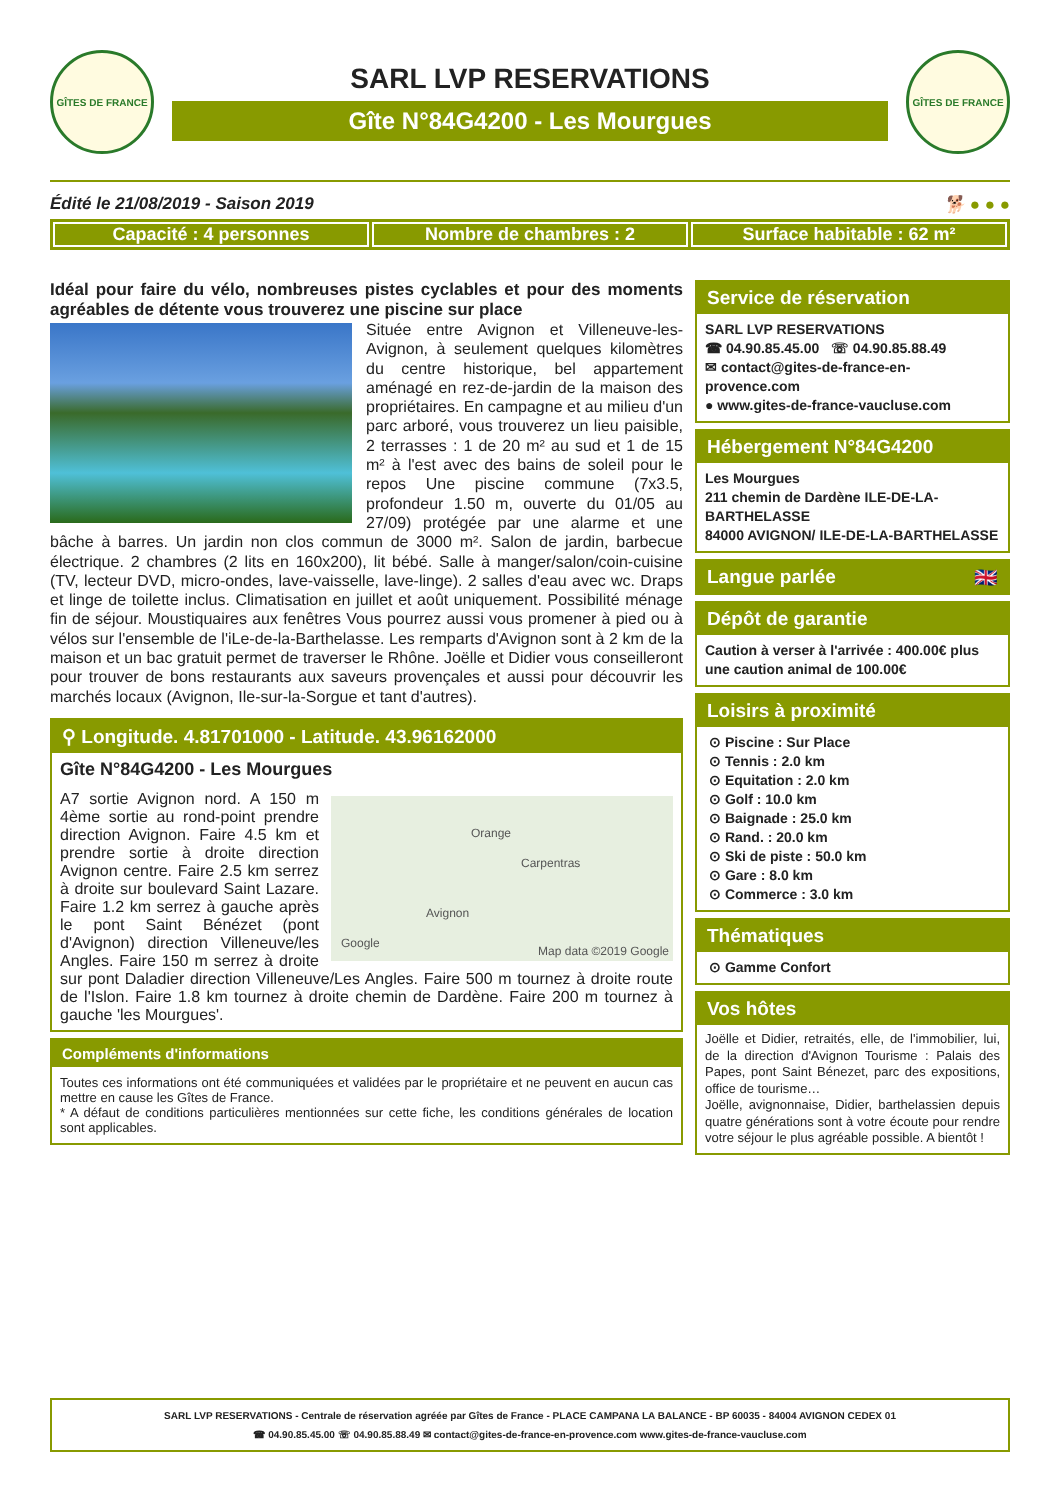GÎTES DE FRANCE
SARL LVP RESERVATIONS
Gîte N°84G4200 - Les Mourgues
GÎTES DE FRANCE
Édité le 21/08/2019 - Saison 2019 🐕 ● ● ●
Capacité : 4 personnes Nombre de chambres : 2 Surface habitable : 62 m²
Idéal pour faire du vélo, nombreuses pistes cyclables et pour des moments agréables de détente vous trouverez une piscine sur place
Située entre Avignon et Villeneuve-les-Avignon, à seulement quelques kilomètres du centre historique, bel appartement aménagé en rez-de-jardin de la maison des propriétaires. En campagne et au milieu d'un parc arboré, vous trouverez un lieu paisible, 2 terrasses : 1 de 20 m² au sud et 1 de 15 m² à l'est avec des bains de soleil pour le repos Une piscine commune (7x3.5, profondeur 1.50 m, ouverte du 01/05 au 27/09) protégée par une alarme et une bâche à barres. Un jardin non clos commun de 3000 m². Salon de jardin, barbecue électrique. 2 chambres (2 lits en 160x200), lit bébé. Salle à manger/salon/coin-cuisine (TV, lecteur DVD, micro-ondes, lave-vaisselle, lave-linge). 2 salles d'eau avec wc. Draps et linge de toilette inclus. Climatisation en juillet et août uniquement. Possibilité ménage fin de séjour. Moustiquaires aux fenêtres Vous pourrez aussi vous promener à pied ou à vélos sur l'ensemble de l'iLe-de-la-Barthelasse. Les remparts d'Avignon sont à 2 km de la maison et un bac gratuit permet de traverser le Rhône. Joëlle et Didier vous conseilleront pour trouver de bons restaurants aux saveurs provençales et aussi pour découvrir les marchés locaux (Avignon, Ile-sur-la-Sorgue et tant d'autres).
⚲ Longitude. 4.81701000 - Latitude. 43.96162000
Gîte N°84G4200 - Les Mourgues
Orange
Carpentras
Avignon
Google
Map data ©2019 Google
A7 sortie Avignon nord. A 150 m 4ème sortie au rond-point prendre direction Avignon. Faire 4.5 km et prendre sortie à droite direction Avignon centre. Faire 2.5 km serrez à droite sur boulevard Saint Lazare. Faire 1.2 km serrez à gauche après le pont Saint Bénézet (pont d'Avignon) direction Villeneuve/les Angles. Faire 150 m serrez à droite sur pont Daladier direction Villeneuve/Les Angles. Faire 500 m tournez à droite route de l'Islon. Faire 1.8 km tournez à droite chemin de Dardène. Faire 200 m tournez à gauche 'les Mourgues'.
Compléments d'informations
Toutes ces informations ont été communiquées et validées par le propriétaire et ne peuvent en aucun cas mettre en cause les Gîtes de France.
* A défaut de conditions particulières mentionnées sur cette fiche, les conditions générales de location sont applicables.
Service de réservation
SARL LVP RESERVATIONS
☎ 04.90.85.45.00 ☏ 04.90.85.88.49
✉ contact@gites-de-france-en-provence.com
● www.gites-de-france-vaucluse.com
Hébergement N°84G4200
Les Mourgues
211 chemin de Dardène ILE-DE-LA-BARTHELASSE
84000 AVIGNON/ ILE-DE-LA-BARTHELASSE
Langue parlée 🇬🇧
Dépôt de garantie
Caution à verser à l'arrivée : 400.00€ plus une caution animal de 100.00€
Loisirs à proximité
⊙ Piscine : Sur Place
⊙ Tennis : 2.0 km
⊙ Equitation : 2.0 km
⊙ Golf : 10.0 km
⊙ Baignade : 25.0 km
⊙ Rand. : 20.0 km
⊙ Ski de piste : 50.0 km
⊙ Gare : 8.0 km
⊙ Commerce : 3.0 km
Thématiques
⊙ Gamme Confort
Vos hôtes
Joëlle et Didier, retraités, elle, de l'immobilier, lui, de la direction d'Avignon Tourisme : Palais des Papes, pont Saint Bénezet, parc des expositions, office de tourisme…
Joëlle, avignonnaise, Didier, barthelassien depuis quatre générations sont à votre écoute pour rendre votre séjour le plus agréable possible. A bientôt !
SARL LVP RESERVATIONS - Centrale de réservation agréée par Gîtes de France - PLACE CAMPANA LA BALANCE - BP 60035 - 84004 AVIGNON CEDEX 01
☎ 04.90.85.45.00 ☏ 04.90.85.88.49 ✉ contact@gites-de-france-en-provence.com www.gites-de-france-vaucluse.com